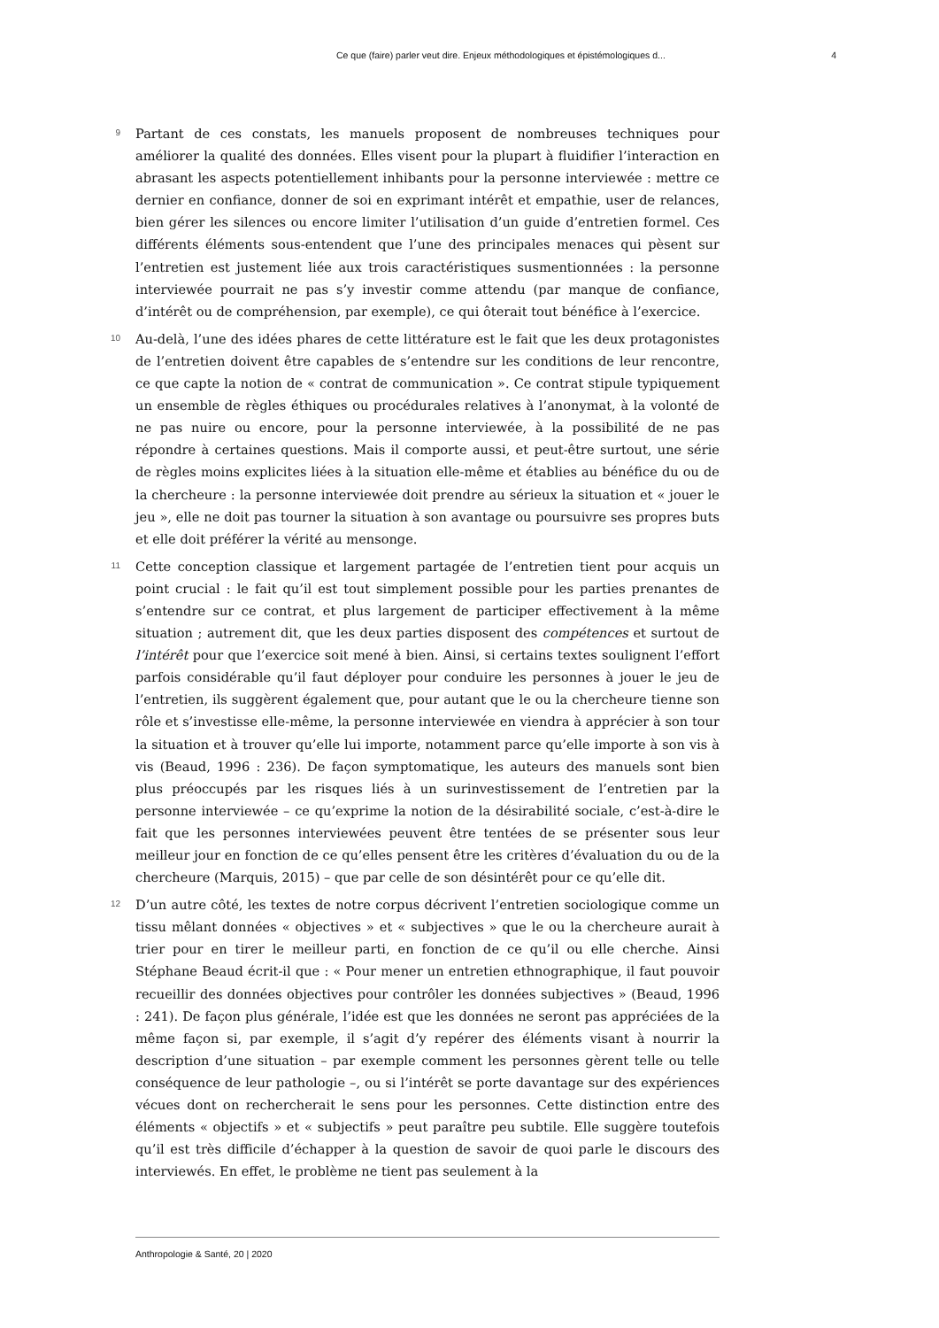Ce que (faire) parler veut dire. Enjeux méthodologiques et épistémologiques d... 4
9
Partant de ces constats, les manuels proposent de nombreuses techniques pour améliorer la qualité des données. Elles visent pour la plupart à fluidifier l’interaction en abrasant les aspects potentiellement inhibants pour la personne interviewée : mettre ce dernier en confiance, donner de soi en exprimant intérêt et empathie, user de relances, bien gérer les silences ou encore limiter l’utilisation d’un guide d’entretien formel. Ces différents éléments sous-entendent que l’une des principales menaces qui pèsent sur l’entretien est justement liée aux trois caractéristiques susmentionnées : la personne interviewée pourrait ne pas s’y investir comme attendu (par manque de confiance, d’intérêt ou de compréhension, par exemple), ce qui ôterait tout bénéfice à l’exercice.
10
Au-delà, l’une des idées phares de cette littérature est le fait que les deux protagonistes de l’entretien doivent être capables de s’entendre sur les conditions de leur rencontre, ce que capte la notion de « contrat de communication ». Ce contrat stipule typiquement un ensemble de règles éthiques ou procédurales relatives à l’anonymat, à la volonté de ne pas nuire ou encore, pour la personne interviewée, à la possibilité de ne pas répondre à certaines questions. Mais il comporte aussi, et peut-être surtout, une série de règles moins explicites liées à la situation elle-même et établies au bénéfice du ou de la chercheure : la personne interviewée doit prendre au sérieux la situation et « jouer le jeu », elle ne doit pas tourner la situation à son avantage ou poursuivre ses propres buts et elle doit préférer la vérité au mensonge.
11
Cette conception classique et largement partagée de l’entretien tient pour acquis un point crucial : le fait qu’il est tout simplement possible pour les parties prenantes de s’entendre sur ce contrat, et plus largement de participer effectivement à la même situation ; autrement dit, que les deux parties disposent des compétences et surtout de l’intérêt pour que l’exercice soit mené à bien. Ainsi, si certains textes soulignent l’effort parfois considérable qu’il faut déployer pour conduire les personnes à jouer le jeu de l’entretien, ils suggèrent également que, pour autant que le ou la chercheure tienne son rôle et s’investisse elle-même, la personne interviewée en viendra à apprécier à son tour la situation et à trouver qu’elle lui importe, notamment parce qu’elle importe à son vis à vis (Beaud, 1996 : 236). De façon symptomatique, les auteurs des manuels sont bien plus préoccupés par les risques liés à un surinvestissement de l’entretien par la personne interviewée – ce qu’exprime la notion de la désirabilité sociale, c’est-à-dire le fait que les personnes interviewées peuvent être tentées de se présenter sous leur meilleur jour en fonction de ce qu’elles pensent être les critères d’évaluation du ou de la chercheure (Marquis, 2015) – que par celle de son désintérêt pour ce qu’elle dit.
12
D’un autre côté, les textes de notre corpus décrivent l’entretien sociologique comme un tissu mêlant données « objectives » et « subjectives » que le ou la chercheure aurait à trier pour en tirer le meilleur parti, en fonction de ce qu’il ou elle cherche. Ainsi Stéphane Beaud écrit-il que : « Pour mener un entretien ethnographique, il faut pouvoir recueillir des données objectives pour contrôler les données subjectives » (Beaud, 1996 : 241). De façon plus générale, l’idée est que les données ne seront pas appréciées de la même façon si, par exemple, il s’agit d’y repérer des éléments visant à nourrir la description d’une situation – par exemple comment les personnes gèrent telle ou telle conséquence de leur pathologie –, ou si l’intérêt se porte davantage sur des expériences vécues dont on rechercherait le sens pour les personnes. Cette distinction entre des éléments « objectifs » et « subjectifs » peut paraître peu subtile. Elle suggère toutefois qu’il est très difficile d’échapper à la question de savoir de quoi parle le discours des interviewés. En effet, le problème ne tient pas seulement à la
Anthropologie & Santé, 20 | 2020